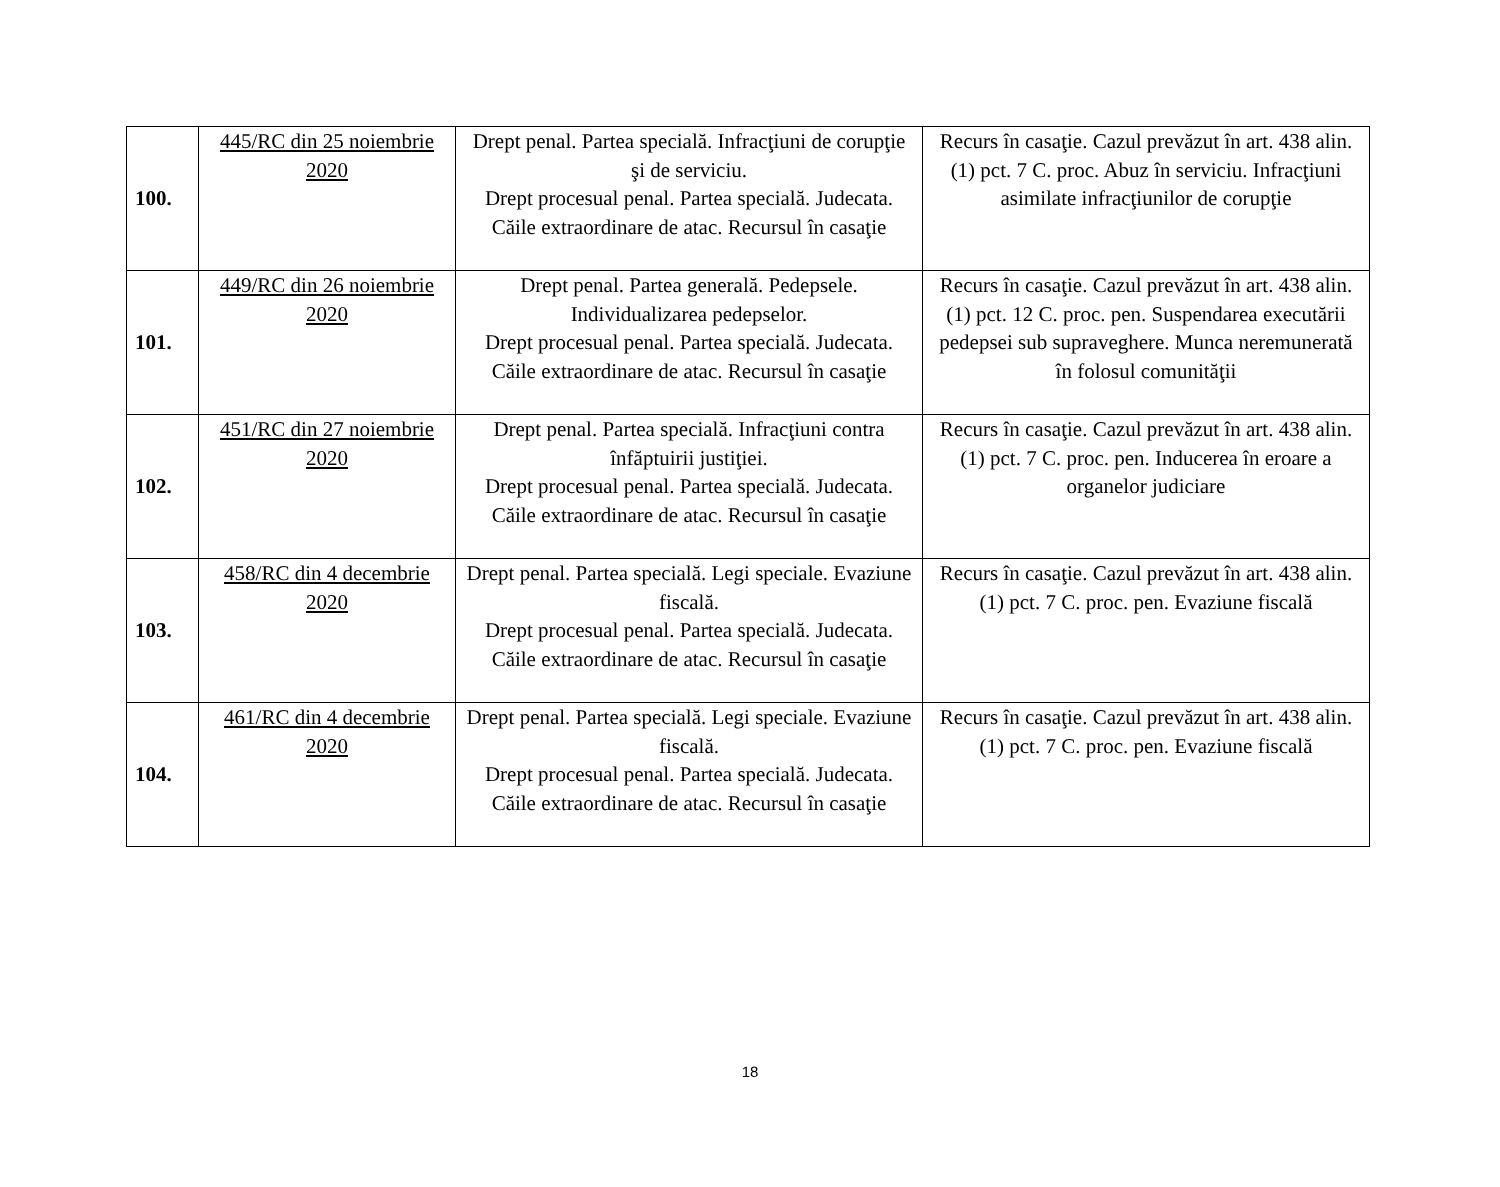| 100. | 445/RC din 25 noiembrie 2020 | Drept penal. Partea specială. Infracţiuni de corupţie şi de serviciu. Drept procesual penal. Partea specială. Judecata. Căile extraordinare de atac. Recursul în casaţie | Recurs în casaţie. Cazul prevăzut în art. 438 alin. (1) pct. 7 C. proc. Abuz în serviciu. Infracţiuni asimilate infracţiunilor de corupţie |
| 101. | 449/RC din 26 noiembrie 2020 | Drept penal. Partea generală. Pedepsele. Individualizarea pedepselor. Drept procesual penal. Partea specială. Judecata. Căile extraordinare de atac. Recursul în casaţie | Recurs în casaţie. Cazul prevăzut în art. 438 alin. (1) pct. 12 C. proc. pen. Suspendarea executării pedepsei sub supraveghere. Munca neremunerată în folosul comunităţii |
| 102. | 451/RC din 27 noiembrie 2020 | Drept penal. Partea specială. Infracţiuni contra înfăptuirii justiţiei. Drept procesual penal. Partea specială. Judecata. Căile extraordinare de atac. Recursul în casaţie | Recurs în casaţie. Cazul prevăzut în art. 438 alin. (1) pct. 7 C. proc. pen. Inducerea în eroare a organelor judiciare |
| 103. | 458/RC din 4 decembrie 2020 | Drept penal. Partea specială. Legi speciale. Evaziune fiscală. Drept procesual penal. Partea specială. Judecata. Căile extraordinare de atac. Recursul în casaţie | Recurs în casaţie. Cazul prevăzut în art. 438 alin. (1) pct. 7 C. proc. pen. Evaziune fiscală |
| 104. | 461/RC din 4 decembrie 2020 | Drept penal. Partea specială. Legi speciale. Evaziune fiscală. Drept procesual penal. Partea specială. Judecata. Căile extraordinare de atac. Recursul în casaţie | Recurs în casaţie. Cazul prevăzut în art. 438 alin. (1) pct. 7 C. proc. pen. Evaziune fiscală |
18